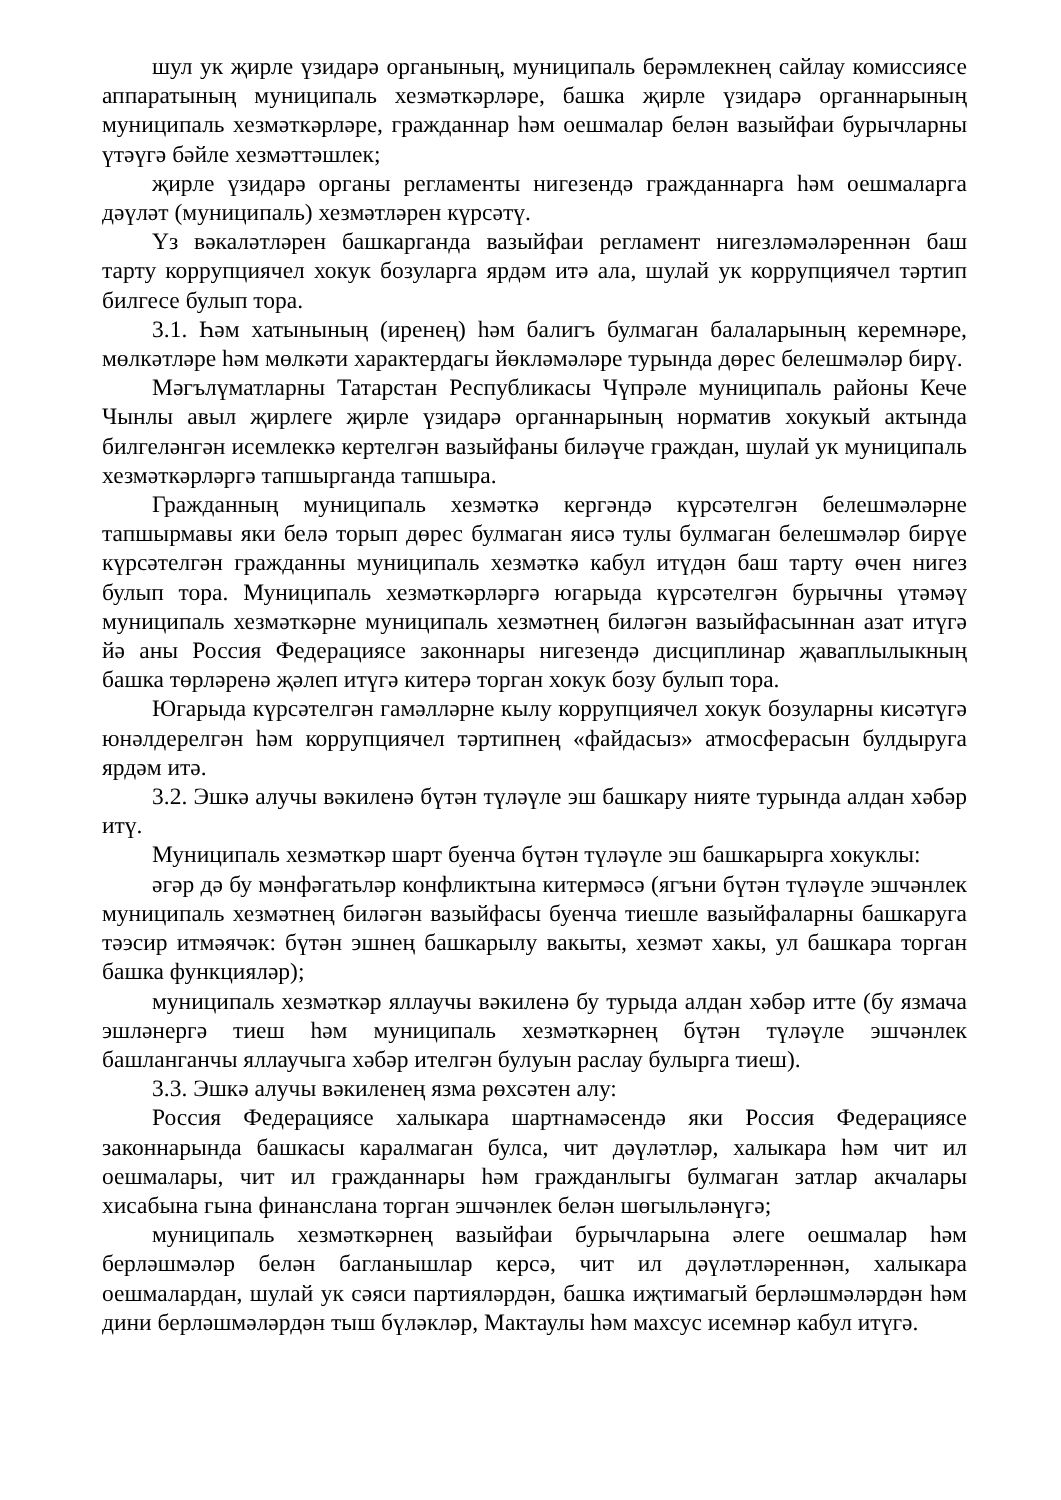шул ук җирле үзидарә органының, муниципаль берәмлекнең сайлау комиссиясе аппаратының муниципаль хезмәткәрләре, башка җирле үзидарә органнарының муниципаль хезмәткәрләре, гражданнар һәм оешмалар белән вазыйфаи бурычларны үтәүгә бәйле хезмәттәшлек;
җирле үзидарә органы регламенты нигезендә гражданнарга һәм оешмаларга дәүләт (муниципаль) хезмәтләрен күрсәтү.
Үз вәкаләтләрен башкарганда вазыйфаи регламент нигезләмәләреннән баш тарту коррупциячел хокук бозуларга ярдәм итә ала, шулай ук коррупциячел тәртип билгесе булып тора.
3.1. Һәм хатынының (иренең) һәм балигъ булмаган балаларының керемнәре, мөлкәтләре һәм мөлкәти характердагы йөкләмәләре турында дөрес белешмәләр бирү.
Мәгълүматларны Татарстан Республикасы Чүпрәле муниципаль районы Кече Чынлы авыл җирлеге җирле үзидарә органнарының норматив хокукый актында билгеләнгән исемлеккә кертелгән вазыйфаны биләүче граждан, шулай ук муниципаль хезмәткәрләргә тапшырганда тапшыра.
Гражданның муниципаль хезмәткә кергәндә күрсәтелгән белешмәләрне тапшырмавы яки белә торып дөрес булмаган яисә тулы булмаган белешмәләр бирүе күрсәтелгән гражданны муниципаль хезмәткә кабул итүдән баш тарту өчен нигез булып тора. Муниципаль хезмәткәрләргә югарыда күрсәтелгән бурычны үтәмәү муниципаль хезмәткәрне муниципаль хезмәтнең биләгән вазыйфасыннан азат итүгә йә аны Россия Федерациясе законнары нигезендә дисциплинар җаваплылыкның башка төрләренә җәлеп итүгә китерә торган хокук бозу булып тора.
Югарыда күрсәтелгән гамәлләрне кылу коррупциячел хокук бозуларны кисәтүгә юнәлдерелгән һәм коррупциячел тәртипнең «файдасыз» атмосферасын булдыруга ярдәм итә.
3.2. Эшкә алучы вәкиленә бүтән түләүле эш башкару нияте турында алдан хәбәр итү.
Муниципаль хезмәткәр шарт буенча бүтән түләүле эш башкарырга хокуклы:
әгәр дә бу мәнфәгатьләр конфликтына китермәсә (ягъни бүтән түләүле эшчәнлек муниципаль хезмәтнең биләгән вазыйфасы буенча тиешле вазыйфаларны башкаруга тәэсир итмәячәк: бүтән эшнең башкарылу вакыты, хезмәт хакы, ул башкара торган башка функцияләр);
муниципаль хезмәткәр яллаучы вәкиленә бу турыда алдан хәбәр итте (бу язмача эшләнергә тиеш һәм муниципаль хезмәткәрнең бүтән түләүле эшчәнлек башланганчы яллаучыга хәбәр ителгән булуын раслау булырга тиеш).
3.3. Эшкә алучы вәкиленең язма рөхсәтен алу:
Россия Федерациясе халыкара шартнамәсендә яки Россия Федерациясе законнарында башкасы каралмаган булса, чит дәүләтләр, халыкара һәм чит ил оешмалары, чит ил гражданнары һәм гражданлыгы булмаган затлар акчалары хисабына гына финанслана торган эшчәнлек белән шөгыльләнүгә;
муниципаль хезмәткәрнең вазыйфаи бурычларына әлеге оешмалар һәм берләшмәләр белән багланышлар керсә, чит ил дәүләтләреннән, халыкара оешмалардан, шулай ук сәяси партияләрдән, башка иҗтимагый берләшмәләрдән һәм дини берләшмәләрдән тыш бүләкләр, Мактаулы һәм махсус исемнәр кабул итүгә.